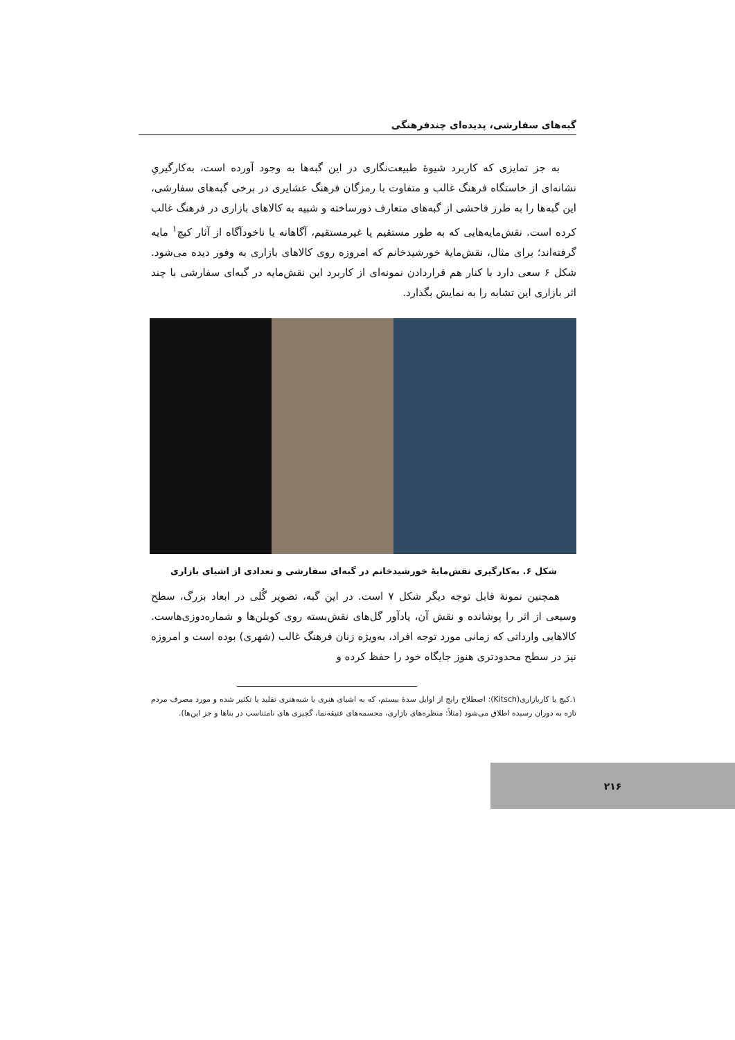گبه‌های سفارشی، پدیده‌ای چندفرهنگی
به جز تمایزی که کاربرد شیوهٔ طبیعت‌نگاری در این گبه‌ها به وجود آورده است، به‌کارگیریِ نشانه‌ای از خاستگاه فرهنگ غالب و متفاوت با رمزگان فرهنگ عشایری در برخی گبه‌های سفارشی، این گبه‌ها را به طرز فاحشی از گبه‌های متعارف دورساخته و شبیه به کالاهای بازاری در فرهنگ غالب کرده است. نقش‌مایه‌هایی که به طور مستقیم یا غیرمستقیم، آگاهانه یا ناخودآگاه از آثار کیچ<sup>۱</sup> مایه گرفته‌اند؛ برای مثال، نقش‌مایهٔ خورشیدخانم که امروزه روی کالاهای بازاری به وفور دیده می‌شود. شکل ۶ سعی دارد با کنار هم قراردادن نمونه‌ای از کاربرد این نقش‌مایه در گبه‌ای سفارشی با چند اثر بازاری این تشابه را به نمایش بگذارد.
شکل ۶. به‌کارگیری نقش‌مایهٔ خورشیدخانم در گبه‌ای سفارشی و تعدادی از اشیای بازاری
همچنین نمونهٔ قابل توجه دیگر شکل ۷ است. در این گبه، تصویر گُلی در ابعاد بزرگ، سطح وسیعی از اثر را پوشانده و نقش آن، یادآور گل‌های نقش‌بسته روی کوبلن‌ها و شماره‌دوزی‌هاست. کالاهایی وارداتی که زمانی مورد توجه افراد، به‌ویژه زنان فرهنگ غالب (شهری) بوده است و امروزه نیز در سطح محدودتری هنوز جایگاه خود را حفظ کرده و
۱.کیچ یا کاربازاری(Kitsch): اصطلاح رایج از اوایل سدهٔ بیستم، که به اشیای هنری یا شبه‌هنری تقلید یا تکثیر شده و مورد مصرف مردم تازه به دوران رسیده اطلاق می‌شود (مثلاً: منظره‌های بازاری، مجسمه‌های عتیقه‌نما، گچبری های نامتناسب در بناها و جز این‌ها).
۲۱۶